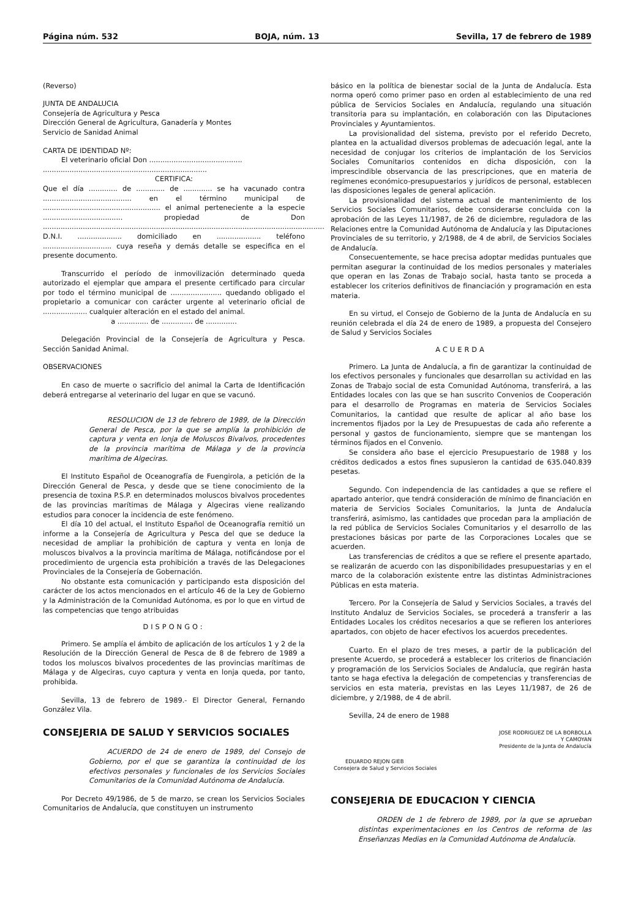Página núm. 532 BOJA, núm. 13 Sevilla, 17 de febrero de 1989
(Reverso)
JUNTA DE ANDALUCIA
Consejería de Agricultura y Pesca
Dirección General de Agricultura, Ganadería y Montes
Servicio de Sanidad Animal
CARTA DE IDENTIDAD Nº:
El veterinario oficial Don ..........................................
..........................................................................
CERTIFICA:
Que el día ............. de ............. de ............. se ha vacunado contra ........................................ en el término municipal de ..................................................... el animal perteneciente a la especie .................................... propiedad de Don ............................................................................................................................... D.N.I. .................... domiciliado en .................... teléfono ............................... cuya reseña y demás detalle se especifica en el presente documento.
Transcurrido el período de inmovilización determinado queda autorizado el ejemplar que ampara el presente certificado para circular por todo el término municipal de ....................... quedando obligado el propietario a comunicar con carácter urgente al veterinario oficial de .................... cualquier alteración en el estado del animal.
a .............. de .............. de ..............
Delegación Provincial de la Consejería de Agricultura y Pesca. Sección Sanidad Animal.
OBSERVACIONES
En caso de muerte o sacrificio del animal la Carta de Identificación deberá entregarse al veterinario del lugar en que se vacunó.
RESOLUCION de 13 de febrero de 1989, de la Dirección General de Pesca, por la que se amplía la prohibición de captura y venta en lonja de Moluscos Bivalvos, procedentes de la provincia marítima de Málaga y de la provincia marítima de Algeciras.
El Instituto Español de Oceanografía de Fuengirola, a petición de la Dirección General de Pesca, y desde que se tiene conocimiento de la presencia de toxina P.S.P. en determinados moluscos bivalvos procedentes de las provincias marítimas de Málaga y Algeciras viene realizando estudios para conocer la incidencia de este fenómeno.
El día 10 del actual, el Instituto Español de Oceanografía remitió un informe a la Consejería de Agricultura y Pesca del que se deduce la necesidad de ampliar la prohibición de captura y venta en lonja de moluscos bivalvos a la provincia marítima de Málaga, notificándose por el procedimiento de urgencia esta prohibición a través de las Delegaciones Provinciales de la Consejería de Gobernación.
No obstante esta comunicación y participando esta disposición del carácter de los actos mencionados en el artículo 46 de la Ley de Gobierno y la Administración de la Comunidad Autónoma, es por lo que en virtud de las competencias que tengo atribuidas
DISPONGO:
Primero. Se amplía el ámbito de aplicación de los artículos 1 y 2 de la Resolución de la Dirección General de Pesca de 8 de febrero de 1989 a todos los moluscos bivalvos procedentes de las provincias marítimas de Málaga y de Algeciras, cuyo captura y venta en lonja queda, por tanto, prohibida.
Sevilla, 13 de febrero de 1989.- El Director General, Fernando González Vila.
CONSEJERIA DE SALUD Y SERVICIOS SOCIALES
ACUERDO de 24 de enero de 1989, del Consejo de Gobierno, por el que se garantiza la continuidad de los efectivos personales y funcionales de los Servicios Sociales Comunitarios de la Comunidad Autónoma de Andalucía.
Por Decreto 49/1986, de 5 de marzo, se crean los Servicios Sociales Comunitarios de Andalucía, que constituyen un instrumento
básico en la política de bienestar social de la Junta de Andalucía. Esta norma operó como primer paso en orden al establecimiento de una red pública de Servicios Sociales en Andalucía, regulando una situación transitoria para su implantación, en colaboración con las Diputaciones Provinciales y Ayuntamientos.
La provisionalidad del sistema, previsto por el referido Decreto, plantea en la actualidad diversos problemas de adecuación legal, ante la necesidad de conjugar los criterios de implantación de los Servicios Sociales Comunitarios contenidos en dicha disposición, con la imprescindible observancia de las prescripciones, que en materia de regímenes económico-presupuestarios y jurídicos de personal, establecen las disposiciones legales de general aplicación.
La provisionalidad del sistema actual de mantenimiento de los Servicios Sociales Comunitarios, debe considerarse concluida con la aprobación de las Leyes 11/1987, de 26 de diciembre, reguladora de las Relaciones entre la Comunidad Autónoma de Andalucía y las Diputaciones Provinciales de su territorio, y 2/1988, de 4 de abril, de Servicios Sociales de Andalucía.
Consecuentemente, se hace precisa adoptar medidas puntuales que permitan asegurar la continuidad de los medios personales y materiales que operan en las Zonas de Trabajo social, hasta tanto se proceda a establecer los criterios definitivos de financiación y programación en esta materia.
En su virtud, el Consejo de Gobierno de la Junta de Andalucía en su reunión celebrada el día 24 de enero de 1989, a propuesta del Consejero de Salud y Servicios Sociales
ACUERDA
Primero. La Junta de Andalucía, a fin de garantizar la continuidad de los efectivos personales y funcionales que desarrollan su actividad en las Zonas de Trabajo social de esta Comunidad Autónoma, transferirá, a las Entidades locales con las que se han suscrito Convenios de Cooperación para el desarrollo de Programas en materia de Servicios Sociales Comunitarios, la cantidad que resulte de aplicar al año base los incrementos fijados por la Ley de Presupuestas de cada año referente a personal y gastos de funcionamiento, siempre que se mantengan los términos fijados en el Convenio.
Se considera año base el ejercicio Presupuestario de 1988 y los créditos dedicados a estos fines supusieron la cantidad de 635.040.839 pesetas.
Segundo. Con independencia de las cantidades a que se refiere el apartado anterior, que tendrá consideración de mínimo de financiación en materia de Servicios Sociales Comunitarios, la Junta de Andalucía transferirá, asimismo, las cantidades que procedan para la ampliación de la red pública de Servicios Sociales Comunitarios y el desarrollo de las prestaciones básicas por parte de las Corporaciones Locales que se acuerden.
Las transferencias de créditos a que se refiere el presente apartado, se realizarán de acuerdo con las disponibilidades presupuestarias y en el marco de la colaboración existente entre las distintas Administraciones Públicas en esta materia.
Tercero. Por la Consejería de Salud y Servicios Sociales, a través del Instituto Andaluz de Servicios Sociales, se procederá a transferir a las Entidades Locales los créditos necesarios a que se refieren los anteriores apartados, con objeto de hacer efectivos los acuerdos precedentes.
Cuarto. En el plazo de tres meses, a partir de la publicación del presente Acuerdo, se procederá a establecer los criterios de financiación y programación de los Servicios Sociales de Andalucía, que regirán hasta tanto se haga efectiva la delegación de competencias y transferencias de servicios en esta materia, previstas en las Leyes 11/1987, de 26 de diciembre, y 2/1988, de 4 de abril.
Sevilla, 24 de enero de 1988
JOSE RODRIGUEZ DE LA BORBOLLA
Y CAMOYAN
Presidente de la Junta de Andalucía
EDUARDO REJON GIEB
Consejera de Salud y Servicios Sociales
CONSEJERIA DE EDUCACION Y CIENCIA
ORDEN de 1 de febrero de 1989, por la que se aprueban distintas experimentaciones en los Centros de reforma de las Enseñanzas Medias en la Comunidad Autónoma de Andalucía.